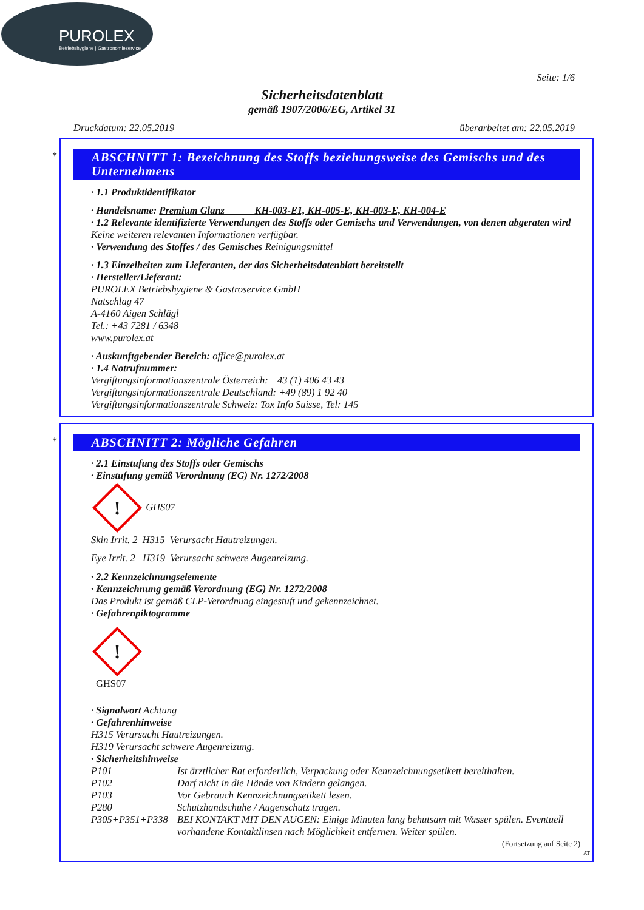PUROLEX
Betriebshygiene | Gastronomieservice
Seite: 1/6
Sicherheitsdatenblatt
gemäß 1907/2006/EG, Artikel 31
Druckdatum: 22.05.2019 überarbeitet am: 22.05.2019
*
ABSCHNITT 1: Bezeichnung des Stoffs beziehungsweise des Gemischs und des Unternehmens
· 1.1 Produktidentifikator
· Handelsname: Premium Glanz KH-003-E1, KH-005-E, KH-003-E, KH-004-E
· 1.2 Relevante identifizierte Verwendungen des Stoffs oder Gemischs und Verwendungen, von denen abgeraten wird
Keine weiteren relevanten Informationen verfügbar.
· Verwendung des Stoffes / des Gemisches Reinigungsmittel
· 1.3 Einzelheiten zum Lieferanten, der das Sicherheitsdatenblatt bereitstellt
· Hersteller/Lieferant:
PUROLEX Betriebshygiene & Gastroservice GmbH
Natschlag 47
A-4160 Aigen Schlägl
Tel.: +43 7281 / 6348
www.purolex.at
· Auskunftgebender Bereich: office@purolex.at
· 1.4 Notrufnummer:
Vergiftungsinformationszentrale Österreich: +43 (1) 406 43 43
Vergiftungsinformationszentrale Deutschland: +49 (89) 1 92 40
Vergiftungsinformationszentrale Schweiz: Tox Info Suisse, Tel: 145
*
ABSCHNITT 2: Mögliche Gefahren
· 2.1 Einstufung des Stoffs oder Gemischs
· Einstufung gemäß Verordnung (EG) Nr. 1272/2008
! GHS07
Skin Irrit. 2 H315 Verursacht Hautreizungen.
Eye Irrit. 2 H319 Verursacht schwere Augenreizung.
· 2.2 Kennzeichnungselemente
· Kennzeichnung gemäß Verordnung (EG) Nr. 1272/2008
Das Produkt ist gemäß CLP-Verordnung eingestuft und gekennzeichnet.
· Gefahrenpiktogramme
!
GHS07
· Signalwort Achtung
· Gefahrenhinweise
H315 Verursacht Hautreizungen.
H319 Verursacht schwere Augenreizung.
· Sicherheitshinweise
| P101 | Ist ärztlicher Rat erforderlich, Verpackung oder Kennzeichnungsetikett bereithalten. |
| P102 | Darf nicht in die Hände von Kindern gelangen. |
| P103 | Vor Gebrauch Kennzeichnungsetikett lesen. |
| P280 | Schutzhandschuhe / Augenschutz tragen. |
| P305+P351+P338 | BEI KONTAKT MIT DEN AUGEN: Einige Minuten lang behutsam mit Wasser spülen. Eventuell vorhandene Kontaktlinsen nach Möglichkeit entfernen. Weiter spülen. |
(Fortsetzung auf Seite 2)
AT